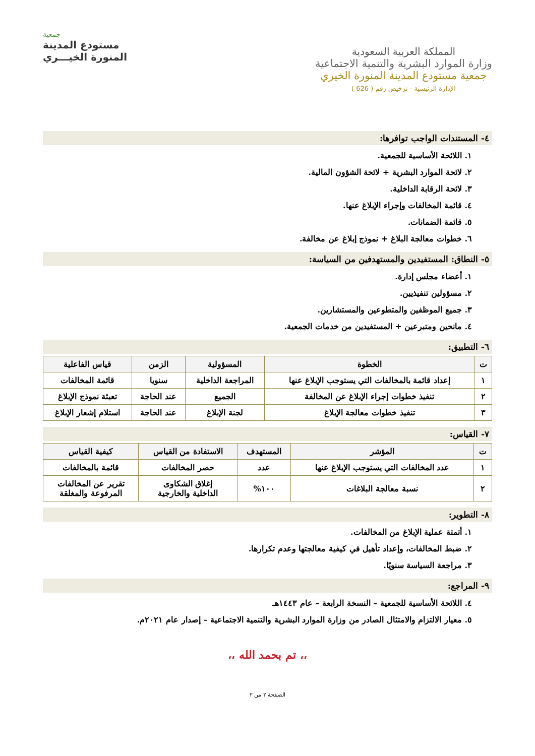المملكة العربية السعودية
وزارة الموارد البشرية والتنمية الاجتماعية
جمعية مستودع المدينة المنورة الخيري
الإدارة الرئيسية - ترخيص رقم ( 626 )
جمعية
مستودع المدينة
المنورة الخيـــري
٤- المستندات الواجب توافرها:
١. اللائحة الأساسية للجمعية.
٢. لائحة الموارد البشرية + لائحة الشؤون المالية.
٣. لائحة الرقابة الداخلية.
٤. قائمة المخالفات وإجراء الإبلاغ عنها.
٥. قائمة الضمانات.
٦. خطوات معالجة البلاغ + نموذج إبلاغ عن مخالفة.
٥- النطاق: المستفيدين والمستهدفين من السياسة:
١. أعضاء مجلس إدارة.
٢. مسؤولين تنفيذيين.
٣. جميع الموظفين والمتطوعين والمستشارين.
٤. مانحين ومتبرعين + المستفيدين من خدمات الجمعية.
٦- التطبيق:
| ت | الخطوة | المسؤولية | الزمن | قياس الفاعلية |
| --- | --- | --- | --- | --- |
| ١ | إعداد قائمة بالمخالفات التي يستوجب الإبلاغ عنها | المراجعة الداخلية | سنويا | قائمة المخالفات |
| ٢ | تنفيذ خطوات إجراء الإبلاغ عن المخالفة | الجميع | عند الحاجة | تعبئة نموذج الإبلاغ |
| ٣ | تنفيذ خطوات معالجة الإبلاغ | لجنة الإبلاغ | عند الحاجة | استلام إشعار الإبلاغ |
٧- القياس:
| ت | المؤشر | المستهدف | الاستفادة من القياس | كيفية القياس |
| --- | --- | --- | --- | --- |
| ١ | عدد المخالفات التي يستوجب الإبلاغ عنها | عدد | حصر المخالفات | قائمة بالمخالفات |
| ٢ | نسبة معالجة البلاغات | ١٠٠% | إغلاق الشكاوى الداخلية والخارجية | تقرير عن المخالفات المرفوعة والمغلقة |
٨- التطوير:
١. أتمتة عملية الإبلاغ من المخالفات.
٢. ضبط المخالفات، وإعداد تأهيل في كيفية معالجتها وعدم تكرارها.
٣. مراجعة السياسة سنويًا.
٩- المراجع:
٤. اللائحة الأساسية للجمعية – النسخة الرابعة – عام ١٤٤٣هـ
٥. معيار الالتزام والامتثال الصادر من وزارة الموارد البشرية والتنمية الاجتماعية – إصدار عام ٢٠٢١م.
،، تم بحمد الله ،،
الصفحة ٢ من ٢